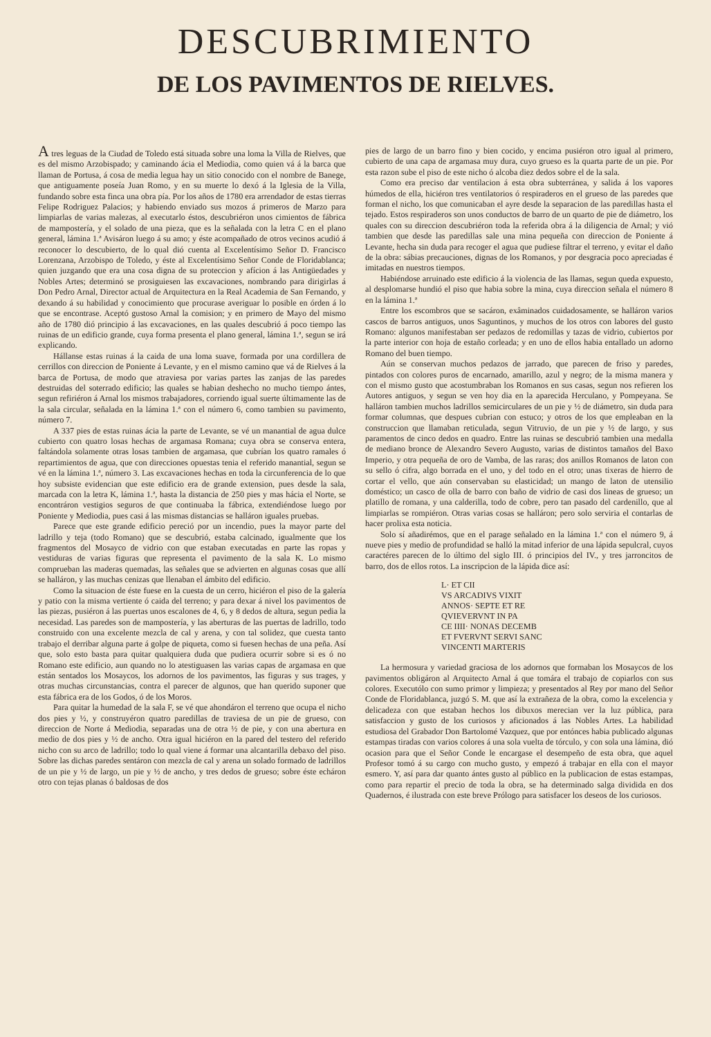DESCUBRIMIENTO
DE LOS PAVIMENTOS DE RIELVES.
A tres leguas de la Ciudad de Toledo está situada sobre una loma la Villa de Rielves, que es del mismo Arzobispado; y caminando ácia el Mediodia, como quien vá á la barca que llaman de Portusa, á cosa de media legua hay un sitio conocido con el nombre de Banege, que antiguamente poseía Juan Romo, y en su muerte lo dexó á la Iglesia de la Villa, fundando sobre esta finca una obra pía. Por los años de 1780 era arrendador de estas tierras Felipe Rodriguez Palacios; y habiendo enviado sus mozos á primeros de Marzo para limpiarlas de varias malezas, al executarlo éstos, descubriéron unos cimientos de fábrica de mampostería, y el solado de una pieza, que es la señalada con la letra C en el plano general, lámina 1.ª Avisáron luego á su amo; y éste acompañado de otros vecinos acudió á reconocer lo descubierto, de lo qual dió cuenta al Excelentísimo Señor D. Francisco Lorenzana, Arzobispo de Toledo, y éste al Excelentísimo Señor Conde de Floridablanca; quien juzgando que era una cosa digna de su proteccion y afícion á las Antigüedades y Nobles Artes; determinó se prosiguiesen las excavaciones, nombrando para dirigirlas á Don Pedro Arnal, Director actual de Arquitectura en la Real Academia de San Fernando, y dexando á su habilidad y conocimiento que procurase averiguar lo posible en órden á lo que se encontrase. Aceptó gustoso Arnal la comision; y en primero de Mayo del mismo año de 1780 dió principio á las excavaciones, en las quales descubrió á poco tiempo las ruinas de un edificio grande, cuya forma presenta el plano general, lámina 1.ª, segun se irá explicando.
Hállanse estas ruinas á la caida de una loma suave, formada por una cordillera de cerrillos con direccion de Poniente á Levante, y en el mismo camino que vá de Rielves á la barca de Portusa, de modo que atraviesa por varias partes las zanjas de las paredes destruidas del soterrado edificio; las quales se habian deshecho no mucho tiempo ántes, segun refiriéron á Arnal los mismos trabajadores, corriendo igual suerte últimamente las de la sala circular, señalada en la lámina 1.ª con el número 6, como tambien su pavimento, número 7.
A 337 pies de estas ruinas ácia la parte de Levante, se vé un manantial de agua dulce cubierto con quatro losas hechas de argamasa Romana; cuya obra se conserva entera, faltándola solamente otras losas tambien de argamasa, que cubrían los quatro ramales ó repartimientos de agua, que con direcciones opuestas tenia el referido manantial, segun se vé en la lámina 1.ª, número 3. Las excavaciones hechas en toda la circunferencia de lo que hoy subsiste evidencian que este edificio era de grande extension, pues desde la sala, marcada con la letra K, lámina 1.ª, hasta la distancia de 250 pies y mas hácia el Norte, se encontráron vestigios seguros de que continuaba la fábrica, extendiéndose luego por Poniente y Mediodia, pues casi á las mismas distancias se halláron iguales pruebas.
Parece que este grande edificio pereció por un incendio, pues la mayor parte del ladrillo y teja (todo Romano) que se descubrió, estaba calcinado, igualmente que los fragmentos del Mosayco de vidrio con que estaban executadas en parte las ropas y vestiduras de varias figuras que representa el pavimento de la sala K. Lo mismo comprueban las maderas quemadas, las señales que se advierten en algunas cosas que allí se halláron, y las muchas cenizas que llenaban el ámbito del edificio.
Como la situacion de éste fuese en la cuesta de un cerro, hiciéron el piso de la galería y patio con la misma vertiente ó caida del terreno; y para dexar á nivel los pavimentos de las piezas, pusiéron á las puertas unos escalones de 4, 6, y 8 dedos de altura, segun pedia la necesidad. Las paredes son de mampostería, y las aberturas de las puertas de ladrillo, todo construido con una excelente mezcla de cal y arena, y con tal solidez, que cuesta tanto trabajo el derribar alguna parte á golpe de piqueta, como si fuesen hechas de una peña. Así que, solo esto basta para quitar qualquiera duda que pudiera ocurrir sobre si es ó no Romano este edificio, aun quando no lo atestiguasen las varias capas de argamasa en que están sentados los Mosaycos, los adornos de los pavimentos, las figuras y sus trages, y otras muchas circunstancias, contra el parecer de algunos, que han querido suponer que esta fábrica era de los Godos, ó de los Moros.
Para quitar la humedad de la sala F, se vé que ahondáron el terreno que ocupa el nicho dos pies y ½, y construyéron quatro paredillas de traviesa de un pie de grueso, con direccion de Norte á Mediodia, separadas una de otra ½ de pie, y con una abertura en medio de dos pies y ½ de ancho. Otra igual hiciéron en la pared del testero del referido nicho con su arco de ladrillo; todo lo qual viene á formar una alcantarilla debaxo del piso. Sobre las dichas paredes sentáron con mezcla de cal y arena un solado formado de ladrillos de un pie y ½ de largo, un pie y ½ de ancho, y tres dedos de grueso; sobre éste echáron otro con tejas planas ó baldosas de dos
pies de largo de un barro fino y bien cocido, y encima pusiéron otro igual al primero, cubierto de una capa de argamasa muy dura, cuyo grueso es la quarta parte de un pie. Por esta razon sube el piso de este nicho ó alcoba diez dedos sobre el de la sala.
Como era preciso dar ventilacion á esta obra subterránea, y salida á los vapores húmedos de ella, hiciéron tres ventilatorios ó respiraderos en el grueso de las paredes que forman el nicho, los que comunicaban el ayre desde la separacion de las paredillas hasta el tejado. Estos respiraderos son unos conductos de barro de un quarto de pie de diámetro, los quales con su direccion descubriéron toda la referida obra á la diligencia de Arnal; y vió tambien que desde las paredillas sale una mina pequeña con direccion de Poniente á Levante, hecha sin duda para recoger el agua que pudiese filtrar el terreno, y evitar el daño de la obra: sábias precauciones, dignas de los Romanos, y por desgracia poco apreciadas é imitadas en nuestros tiempos.
Habiéndose arruinado este edificio á la violencia de las llamas, segun queda expuesto, al desplomarse hundió el piso que habia sobre la mina, cuya direccion señala el número 8 en la lámina 1.ª
Entre los escombros que se sacáron, exâminados cuidadosamente, se halláron varios cascos de barros antiguos, unos Saguntinos, y muchos de los otros con labores del gusto Romano: algunos manifestaban ser pedazos de redomillas y tazas de vidrio, cubiertos por la parte interior con hoja de estaño corleada; y en uno de ellos habia entallado un adorno Romano del buen tiempo.
Aún se conservan muchos pedazos de jarrado, que parecen de friso y paredes, pintados con colores puros de encarnado, amarillo, azul y negro; de la misma manera y con el mismo gusto que acostumbraban los Romanos en sus casas, segun nos refieren los Autores antiguos, y segun se ven hoy dia en la aparecida Herculano, y Pompeyana. Se halláron tambien muchos ladrillos semicirculares de un pie y ½ de diámetro, sin duda para formar columnas, que despues cubrian con estuco; y otros de los que empleaban en la construccion que llamaban reticulada, segun Vitruvio, de un pie y ½ de largo, y sus paramentos de cinco dedos en quadro. Entre las ruinas se descubrió tambien una medalla de mediano bronce de Alexandro Severo Augusto, varias de distintos tamaños del Baxo Imperio, y otra pequeña de oro de Vamba, de las raras; dos anillos Romanos de laton con su sello ó cifra, algo borrada en el uno, y del todo en el otro; unas tixeras de hierro de cortar el vello, que aún conservaban su elasticidad; un mango de laton de utensilio doméstico; un casco de olla de barro con baño de vidrio de casi dos lineas de grueso; un platillo de romana, y una calderilla, todo de cobre, pero tan pasado del cardenillo, que al limpiarlas se rompiéron. Otras varias cosas se halláron; pero solo serviria el contarlas de hacer prolixa esta noticia.
Solo sí añadirémos, que en el parage señalado en la lámina 1.ª con el número 9, á nueve pies y medio de profundidad se halló la mitad inferior de una lápida sepulcral, cuyos caractéres parecen de lo último del siglo III. ó principios del IV., y tres jarroncitos de barro, dos de ellos rotos. La inscripcion de la lápida dice así:
L· ET CII
VS ARCADIVS VIXIT
ANNOS· SEPTE ET RE
QVIEVERVNT IN PA
CE IIII· NONAS DECEMB
ET FVERVNT SERVI SANC
VINCENTI MARTERIS
La hermosura y variedad graciosa de los adornos que formaban los Mosaycos de los pavimentos obligáron al Arquitecto Arnal á que tomára el trabajo de copiarlos con sus colores. Executólo con sumo primor y limpieza; y presentados al Rey por mano del Señor Conde de Floridablanca, juzgó S. M. que así la extrañeza de la obra, como la excelencia y delicadeza con que estaban hechos los dibuxos merecian ver la luz pública, para satisfaccion y gusto de los curiosos y aficionados á las Nobles Artes. La habilidad estudiosa del Grabador Don Bartolomé Vazquez, que por entónces habia publicado algunas estampas tiradas con varios colores á una sola vuelta de tórculo, y con sola una lámina, dió ocasion para que el Señor Conde le encargase el desempeño de esta obra, que aquel Profesor tomó á su cargo con mucho gusto, y empezó á trabajar en ella con el mayor esmero. Y, así para dar quanto ántes gusto al público en la publicacion de estas estampas, como para repartir el precio de toda la obra, se ha determinado salga dividida en dos Quadernos, é ilustrada con este breve Prólogo para satisfacer los deseos de los curiosos.